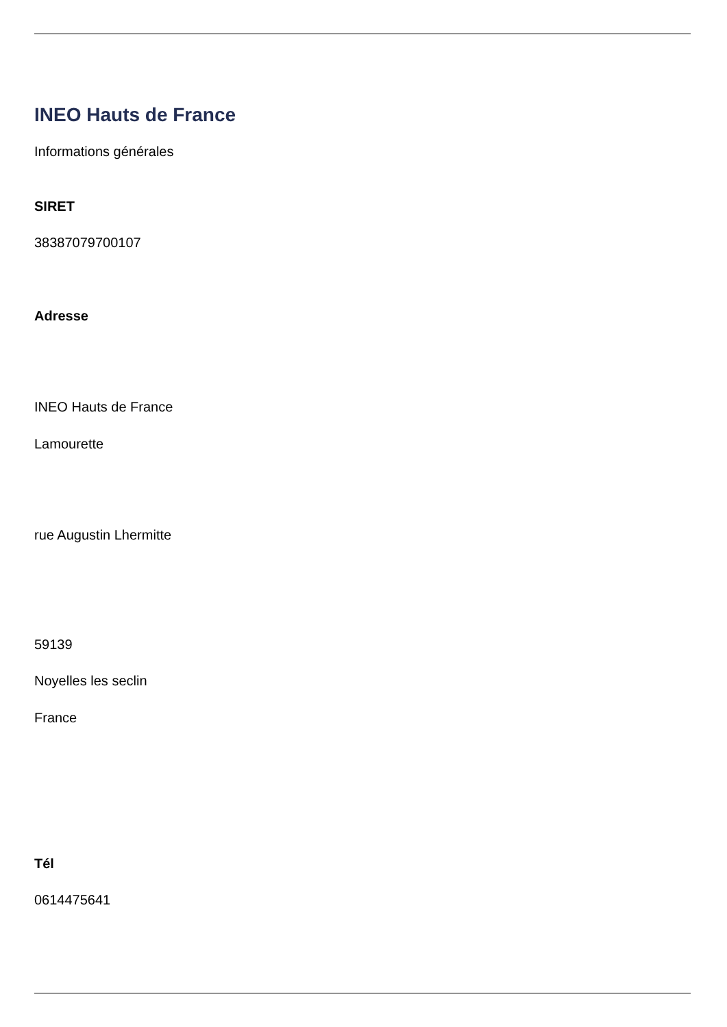INEO Hauts de France
Informations générales
SIRET
38387079700107
Adresse
INEO Hauts de France
Lamourette
rue Augustin Lhermitte
59139
Noyelles les seclin
France
Tél
0614475641